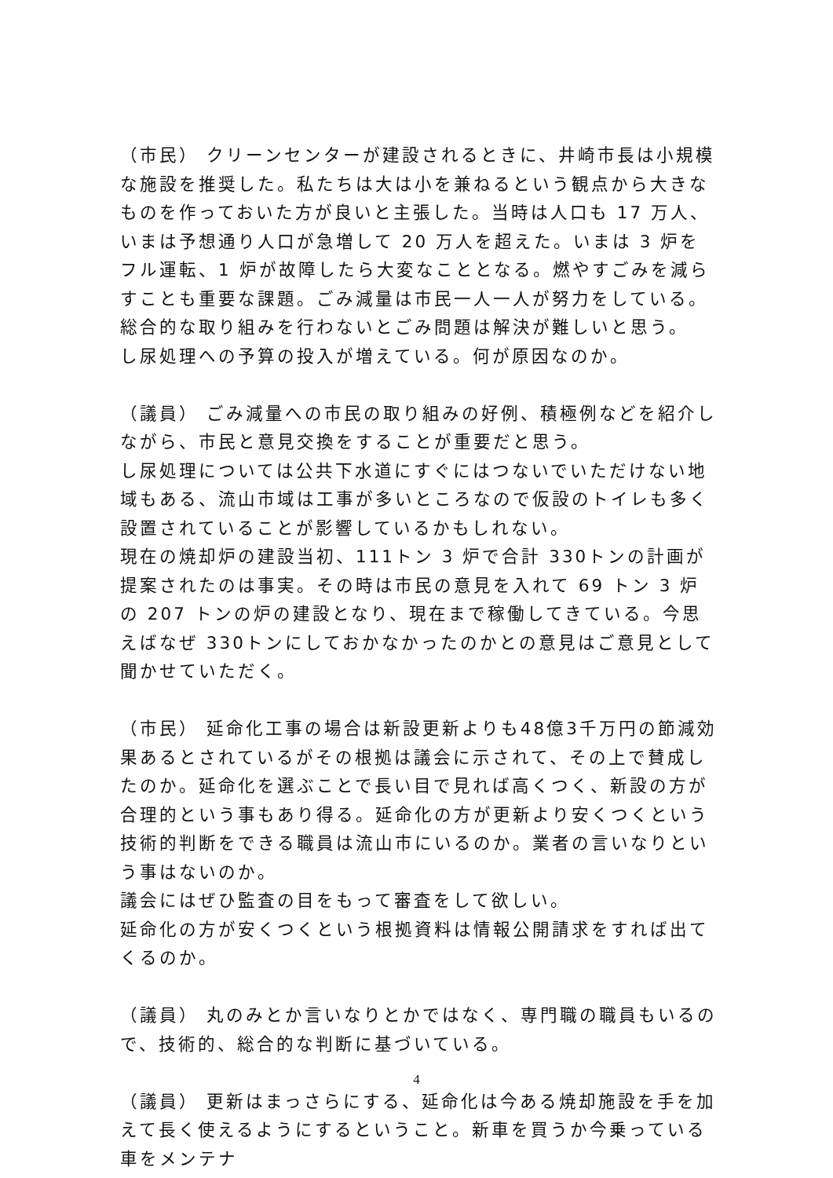（市民） クリーンセンターが建設されるときに、井崎市長は小規模な施設を推奨した。私たちは大は小を兼ねるという観点から大きなものを作っておいた方が良いと主張した。当時は人口も 17 万人、いまは予想通り人口が急増して 20 万人を超えた。いまは 3 炉をフル運転、1 炉が故障したら大変なこととなる。燃やすごみを減らすことも重要な課題。ごみ減量は市民一人一人が努力をしている。総合的な取り組みを行わないとごみ問題は解決が難しいと思う。
し尿処理への予算の投入が増えている。何が原因なのか。
（議員） ごみ減量への市民の取り組みの好例、積極例などを紹介しながら、市民と意見交換をすることが重要だと思う。
し尿処理については公共下水道にすぐにはつないでいただけない地域もある、流山市域は工事が多いところなので仮設のトイレも多く設置されていることが影響しているかもしれない。
現在の焼却炉の建設当初、111トン 3 炉で合計 330トンの計画が提案されたのは事実。その時は市民の意見を入れて 69 トン 3 炉の 207 トンの炉の建設となり、現在まで稼働してきている。今思えばなぜ 330トンにしておかなかったのかとの意見はご意見として聞かせていただく。
（市民） 延命化工事の場合は新設更新よりも48億3千万円の節減効果あるとされているがその根拠は議会に示されて、その上で賛成したのか。延命化を選ぶことで長い目で見れば高くつく、新設の方が合理的という事もあり得る。延命化の方が更新より安くつくという技術的判断をできる職員は流山市にいるのか。業者の言いなりという事はないのか。
議会にはぜひ監査の目をもって審査をして欲しい。
延命化の方が安くつくという根拠資料は情報公開請求をすれば出てくるのか。
（議員） 丸のみとか言いなりとかではなく、専門職の職員もいるので、技術的、総合的な判断に基づいている。
（議員） 更新はまっさらにする、延命化は今ある焼却施設を手を加えて長く使えるようにするということ。新車を買うか今乗っている車をメンテナ
4